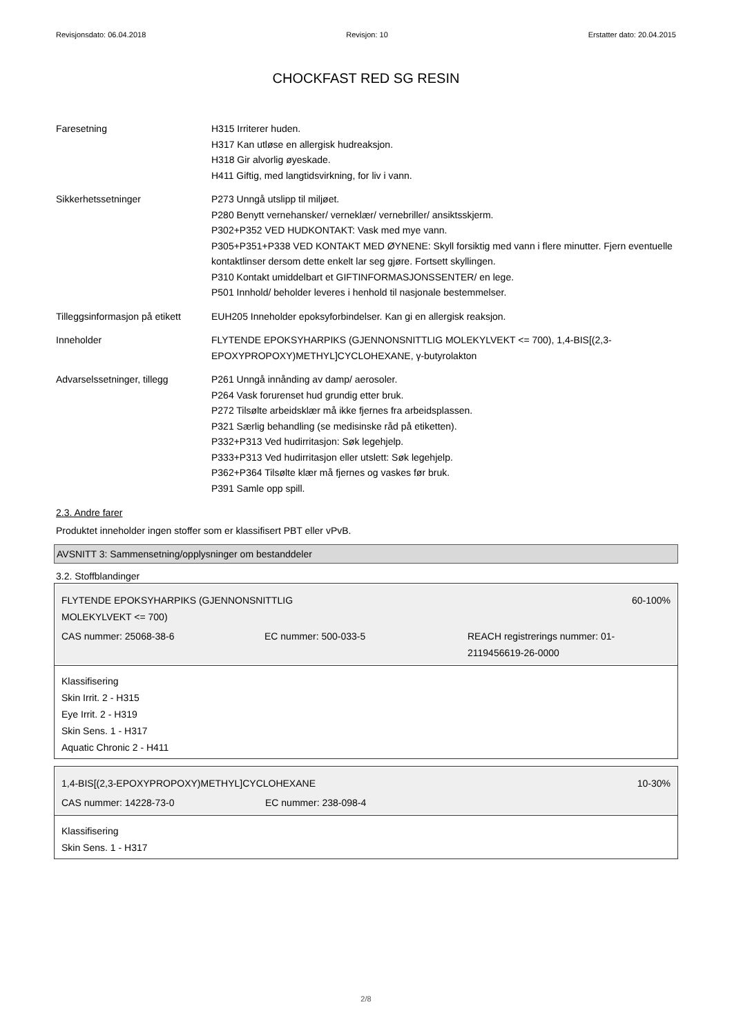Revisjonsdato: 06.04.2018 Revisjon: 10 Erstatter dato: 20.04.2015
CHOCKFAST RED SG RESIN
Faresetning H315 Irriterer huden.
H317 Kan utløse en allergisk hudreaksjon.
H318 Gir alvorlig øyeskade.
H411 Giftig, med langtidsvirkning, for liv i vann.
Sikkerhetssetninger P273 Unngå utslipp til miljøet.
P280 Benytt vernehansker/ verneklær/ vernebriller/ ansiktsskjerm.
P302+P352 VED HUDKONTAKT: Vask med mye vann.
P305+P351+P338 VED KONTAKT MED ØYNENE: Skyll forsiktig med vann i flere minutter. Fjern eventuelle kontaktlinser dersom dette enkelt lar seg gjøre. Fortsett skyllingen.
P310 Kontakt umiddelbart et GIFTINFORMASJONSSENTER/ en lege.
P501 Innhold/ beholder leveres i henhold til nasjonale bestemmelser.
Tilleggsinformasjon på etikett
EUH205 Inneholder epoksyforbindelser. Kan gi en allergisk reaksjon.
Inneholder FLYTENDE EPOKSYHARPIKS (GJENNONSNITTLIG MOLEKYLVEKT <= 700), 1,4-BIS[(2,3-EPOXYPROPOXY)METHYL]CYCLOHEXANE, γ-butyrolakton
Advarselssetninger, tillegg
P261 Unngå innånding av damp/ aerosoler.
P264 Vask forurenset hud grundig etter bruk.
P272 Tilsølte arbeidsklær må ikke fjernes fra arbeidsplassen.
P321 Særlig behandling (se medisinske råd på etiketten).
P332+P313 Ved hudirritasjon: Søk legehjelp.
P333+P313 Ved hudirritasjon eller utslett: Søk legehjelp.
P362+P364 Tilsølte klær må fjernes og vaskes før bruk.
P391 Samle opp spill.
2.3. Andre farer
Produktet inneholder ingen stoffer som er klassifisert PBT eller vPvB.
AVSNITT 3: Sammensetning/opplysninger om bestanddeler
3.2. Stoffblandinger
FLYTENDE EPOKSYHARPIKS (GJENNONSNITTLIG
MOLEKYLVEKT <= 700) 60-100%
CAS nummer: 25068-38-6 EC nummer: 500-033-5 REACH registrerings nummer: 01-2119456619-26-0000
Klassifisering
Skin Irrit. 2 - H315
Eye Irrit. 2 - H319
Skin Sens. 1 - H317
Aquatic Chronic 2 - H411
1,4-BIS[(2,3-EPOXYPROPOXY)METHYL]CYCLOHEXANE 10-30%
CAS nummer: 14228-73-0 EC nummer: 238-098-4
Klassifisering
Skin Sens. 1 - H317
2/8